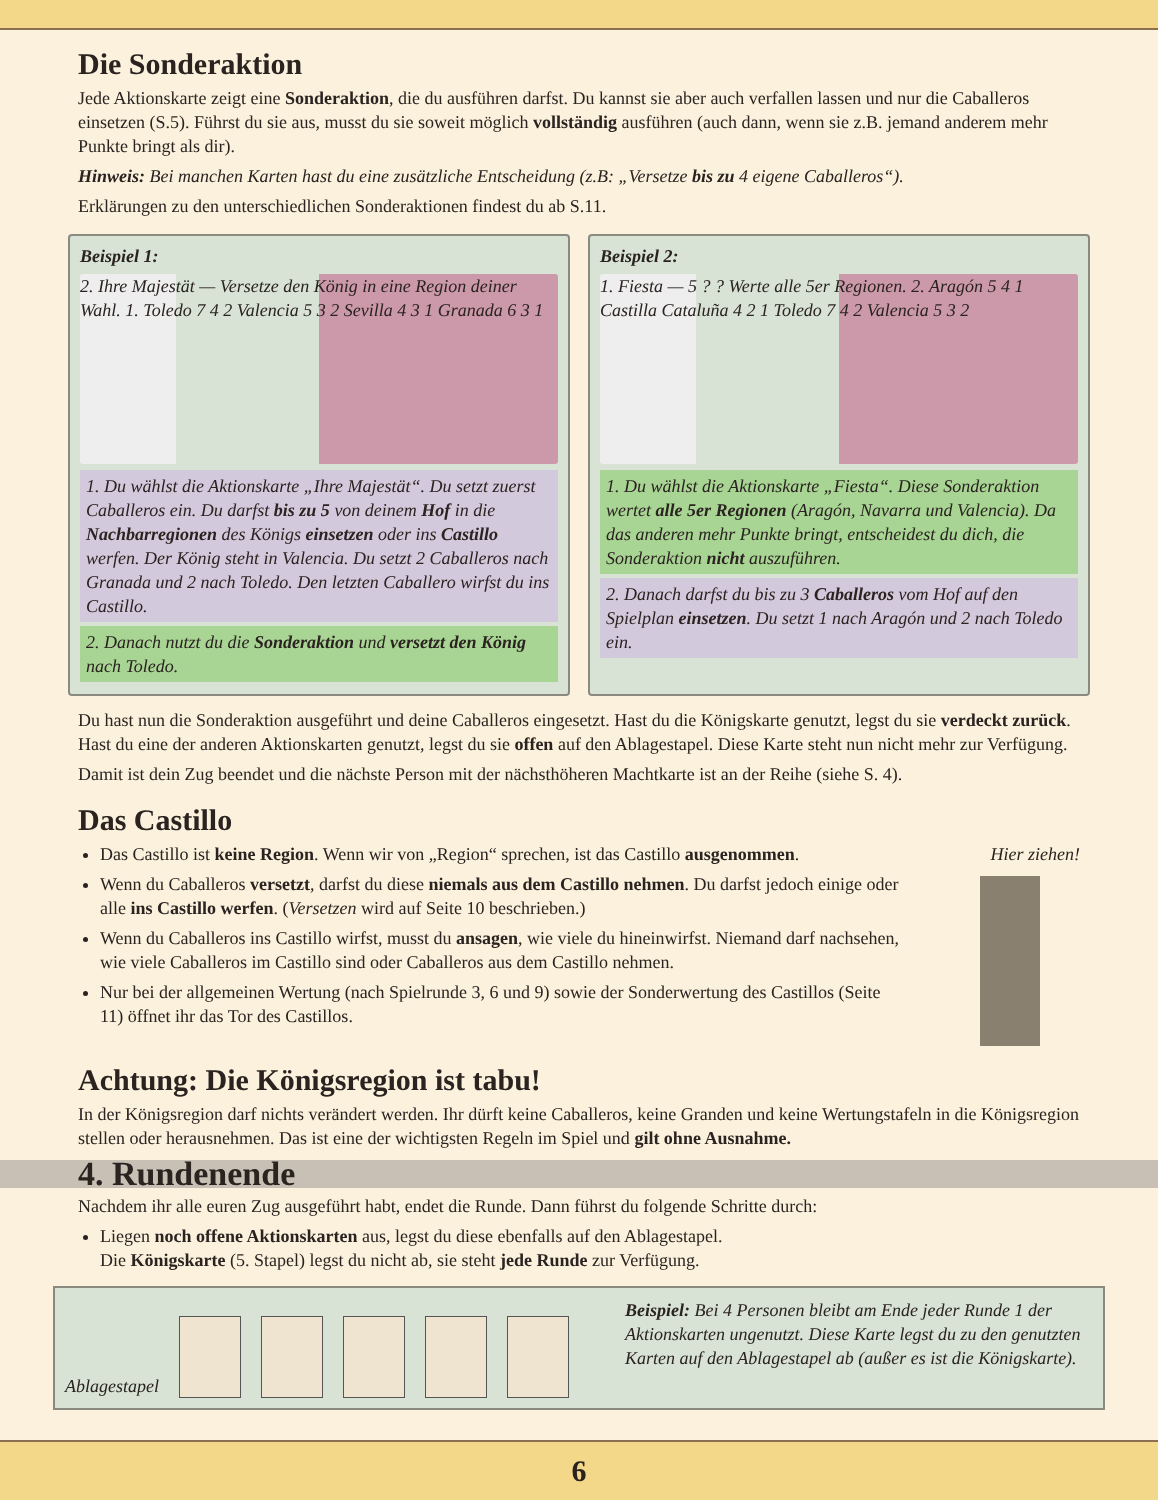Die Sonderaktion
Jede Aktionskarte zeigt eine Sonderaktion, die du ausführen darfst. Du kannst sie aber auch verfallen lassen und nur die Caballeros einsetzen (S.5). Führst du sie aus, musst du sie soweit möglich vollständig ausführen (auch dann, wenn sie z.B. jemand anderem mehr Punkte bringt als dir).
Hinweis: Bei manchen Karten hast du eine zusätzliche Entscheidung (z.B: „Versetze bis zu 4 eigene Caballeros“).
Erklärungen zu den unterschiedlichen Sonderaktionen findest du ab S.11.
Beispiel 1:
2. Ihre Majestät — Versetze den König in eine Region deiner Wahl. 1. Toledo 7 4 2 Valencia 5 3 2 Sevilla 4 3 1 Granada 6 3 1
1. Du wählst die Aktionskarte „Ihre Majestät“. Du setzt zuerst Caballeros ein. Du darfst bis zu 5 von deinem Hof in die Nachbarregionen des Königs einsetzen oder ins Castillo werfen. Der König steht in Valencia. Du setzt 2 Caballeros nach Granada und 2 nach Toledo. Den letzten Caballero wirfst du ins Castillo.
2. Danach nutzt du die Sonderaktion und versetzt den König nach Toledo.
Beispiel 2:
1. Fiesta — 5 ? ? Werte alle 5er Regionen. 2. Aragón 5 4 1 Castilla Cataluña 4 2 1 Toledo 7 4 2 Valencia 5 3 2
1. Du wählst die Aktionskarte „Fiesta“. Diese Sonderaktion wertet alle 5er Regionen (Aragón, Navarra und Valencia). Da das anderen mehr Punkte bringt, entscheidest du dich, die Sonderaktion nicht auszuführen.
2. Danach darfst du bis zu 3 Caballeros vom Hof auf den Spielplan einsetzen. Du setzt 1 nach Aragón und 2 nach Toledo ein.
Du hast nun die Sonderaktion ausgeführt und deine Caballeros eingesetzt. Hast du die Königskarte genutzt, legst du sie verdeckt zurück. Hast du eine der anderen Aktionskarten genutzt, legst du sie offen auf den Ablagestapel. Diese Karte steht nun nicht mehr zur Verfügung.
Damit ist dein Zug beendet und die nächste Person mit der nächsthöheren Machtkarte ist an der Reihe (siehe S. 4).
Das Castillo
Das Castillo ist keine Region. Wenn wir von „Region“ sprechen, ist das Castillo ausgenommen.
Wenn du Caballeros versetzt, darfst du diese niemals aus dem Castillo nehmen. Du darfst jedoch einige oder alle ins Castillo werfen. (Versetzen wird auf Seite 10 beschrieben.)
Wenn du Caballeros ins Castillo wirfst, musst du ansagen, wie viele du hineinwirfst. Niemand darf nachsehen, wie viele Caballeros im Castillo sind oder Caballeros aus dem Castillo nehmen.
Nur bei der allgemeinen Wertung (nach Spielrunde 3, 6 und 9) sowie der Sonderwertung des Castillos (Seite 11) öffnet ihr das Tor des Castillos.
Hier ziehen!
Achtung: Die Königsregion ist tabu!
In der Königsregion darf nichts verändert werden. Ihr dürft keine Caballeros, keine Granden und keine Wertungstafeln in die Königsregion stellen oder herausnehmen. Das ist eine der wichtigsten Regeln im Spiel und gilt ohne Ausnahme.
4. Rundenende
Nachdem ihr alle euren Zug ausgeführt habt, endet die Runde. Dann führst du folgende Schritte durch:
Liegen noch offene Aktionskarten aus, legst du diese ebenfalls auf den Ablagestapel.
Die Königskarte (5. Stapel) legst du nicht ab, sie steht jede Runde zur Verfügung.
Ablagestapel
Beispiel: Bei 4 Personen bleibt am Ende jeder Runde 1 der Aktionskarten ungenutzt. Diese Karte legst du zu den genutzten Karten auf den Ablagestapel ab (außer es ist die Königskarte).
6